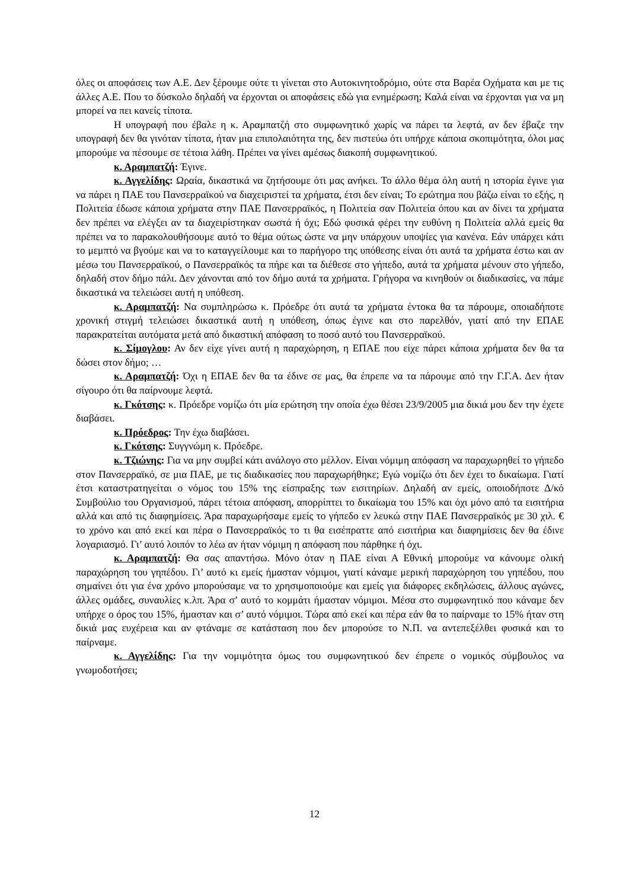όλες οι αποφάσεις των Α.Ε. Δεν ξέρουμε ούτε τι γίνεται στο Αυτοκινητοδρόμιο, ούτε στα Βαρέα Οχήματα και με τις άλλες Α.Ε. Που το δύσκολο δηλαδή να έρχονται οι αποφάσεις εδώ για ενημέρωση; Καλά είναι να έρχονται για να μη μπορεί να πει κανείς τίποτα.
Η υπογραφή που έβαλε η κ. Αραμπατζή στο συμφωνητικό χωρίς να πάρει τα λεφτά, αν δεν έβαζε την υπογραφή δεν θα γινόταν τίποτα, ήταν μια επιπολαιότητα της, δεν πιστεύω ότι υπήρχε κάποια σκοπιμότητα, όλοι μας μπορούμε να πέσουμε σε τέτοια λάθη. Πρέπει να γίνει αμέσως διακοπή συμφωνητικού.
κ. Αραμπατζή: Έγινε.
κ. Αγγελίδης: Ωραία, δικαστικά να ζητήσουμε ότι μας ανήκει. Το άλλο θέμα όλη αυτή η ιστορία έγινε για να πάρει η ΠΑΕ του Πανσερραϊκού να διαχειριστεί τα χρήματα, έτσι δεν είναι; Το ερώτημα που βάζω είναι το εξής, η Πολιτεία έδωσε κάποια χρήματα στην ΠΑΕ Πανσερραϊκός, η Πολιτεία σαν Πολιτεία όπου και αν δίνει τα χρήματα δεν πρέπει να ελέγξει αν τα διαχειρίστηκαν σωστά ή όχι; Εδώ φυσικά φέρει την ευθύνη η Πολιτεία αλλά εμείς θα πρέπει να το παρακολουθήσουμε αυτό το θέμα ούτως ώστε να μην υπάρχουν υποψίες για κανένα. Εάν υπάρχει κάτι το μεμπτό να βγούμε και να το καταγγείλουμε και το παρήγορο της υπόθεσης είναι ότι αυτά τα χρήματα έστω και αν μέσω του Πανσερραϊκού, ο Πανσερραϊκός τα πήρε και τα διέθεσε στο γήπεδο, αυτά τα χρήματα μένουν στο γήπεδο, δηλαδή στον δήμο πάλι. Δεν χάνονται από τον δήμο αυτά τα χρήματα. Γρήγορα να κινηθούν οι διαδικασίες, να πάμε δικαστικά να τελειώσει αυτή η υπόθεση.
κ. Αραμπατζή: Να συμπληρώσω κ. Πρόεδρε ότι αυτά τα χρήματα έντοκα θα τα πάρουμε, οποιαδήποτε χρονική στιγμή τελειώσει δικαστικά αυτή η υπόθεση, όπως έγινε και στο παρελθόν, γιατί από την ΕΠΑΕ παρακρατείται αυτόματα μετά από δικαστική απόφαση το ποσό αυτό του Πανσερραϊκού.
κ. Σίμογλου: Αν δεν είχε γίνει αυτή η παραχώρηση, η ΕΠΑΕ που είχε πάρει κάποια χρήματα δεν θα τα δώσει στον δήμο; …
κ. Αραμπατζή: Όχι η ΕΠΑΕ δεν θα τα έδινε σε μας, θα έπρεπε να τα πάρουμε από την Γ.Γ.Α. Δεν ήταν σίγουρο ότι θα παίρνουμε λεφτά.
κ. Γκότσης: κ. Πρόεδρε νομίζω ότι μία ερώτηση την οποία έχω θέσει 23/9/2005 μια δικιά μου δεν την έχετε διαβάσει.
κ. Πρόεδρος: Την έχω διαβάσει.
κ. Γκότσης: Συγγνώμη κ. Πρόεδρε.
κ. Τζιώνης: Για να μην συμβεί κάτι ανάλογο στο μέλλον. Είναι νόμιμη απόφαση να παραχωρηθεί το γήπεδο στον Πανσερραϊκό, σε μια ΠΑΕ, με τις διαδικασίες που παραχωρήθηκε; Εγώ νομίζω ότι δεν έχει το δικαίωμα. Γιατί έτσι καταστρατηγείται ο νόμος του 15% της είσπραξης των εισιτηρίων. Δηλαδή αν εμείς, οποιοδήποτε Δ/κό Συμβούλιο του Οργανισμού, πάρει τέτοια απόφαση, απορρίπτει το δικαίωμα του 15% και όχι μόνο από τα εισιτήρια αλλά και από τις διαφημίσεις. Άρα παραχωρήσαμε εμείς το γήπεδο εν λευκώ στην ΠΑΕ Πανσερραϊκός με 30 χιλ. € το χρόνο και από εκεί και πέρα ο Πανσερραϊκός το τι θα εισέπραττε από εισιτήρια και διαφημίσεις δεν θα έδινε λογαριασμό. Γι’ αυτό λοιπόν το λέω αν ήταν νόμιμη η απόφαση που πάρθηκε ή όχι.
κ. Αραμπατζή: Θα σας απαντήσω. Μόνο όταν η ΠΑΕ είναι Α Εθνική μπορούμε να κάνουμε ολική παραχώρηση του γηπέδου. Γι’ αυτό κι εμείς ήμασταν νόμιμοι, γιατί κάναμε μερική παραχώρηση του γηπέδου, που σημαίνει ότι για ένα χρόνο μπορούσαμε να το χρησιμοποιούμε και εμείς για διάφορες εκδηλώσεις, άλλους αγώνες, άλλες ομάδες, συναυλίες κ.λπ. Άρα σ’ αυτό το κομμάτι ήμασταν νόμιμοι. Μέσα στο συμφωνητικό που κάναμε δεν υπήρχε ο όρος του 15%, ήμασταν και σ’ αυτό νόμιμοι. Τώρα από εκεί και πέρα εάν θα το παίρναμε το 15% ήταν στη δικιά μας ευχέρεια και αν φτάναμε σε κατάσταση που δεν μπορούσε το Ν.Π. να αντεπεξέλθει φυσικά και το παίρναμε.
κ. Αγγελίδης: Για την νομιμότητα όμως του συμφωνητικού δεν έπρεπε ο νομικός σύμβουλος να γνωμοδοτήσει;
12